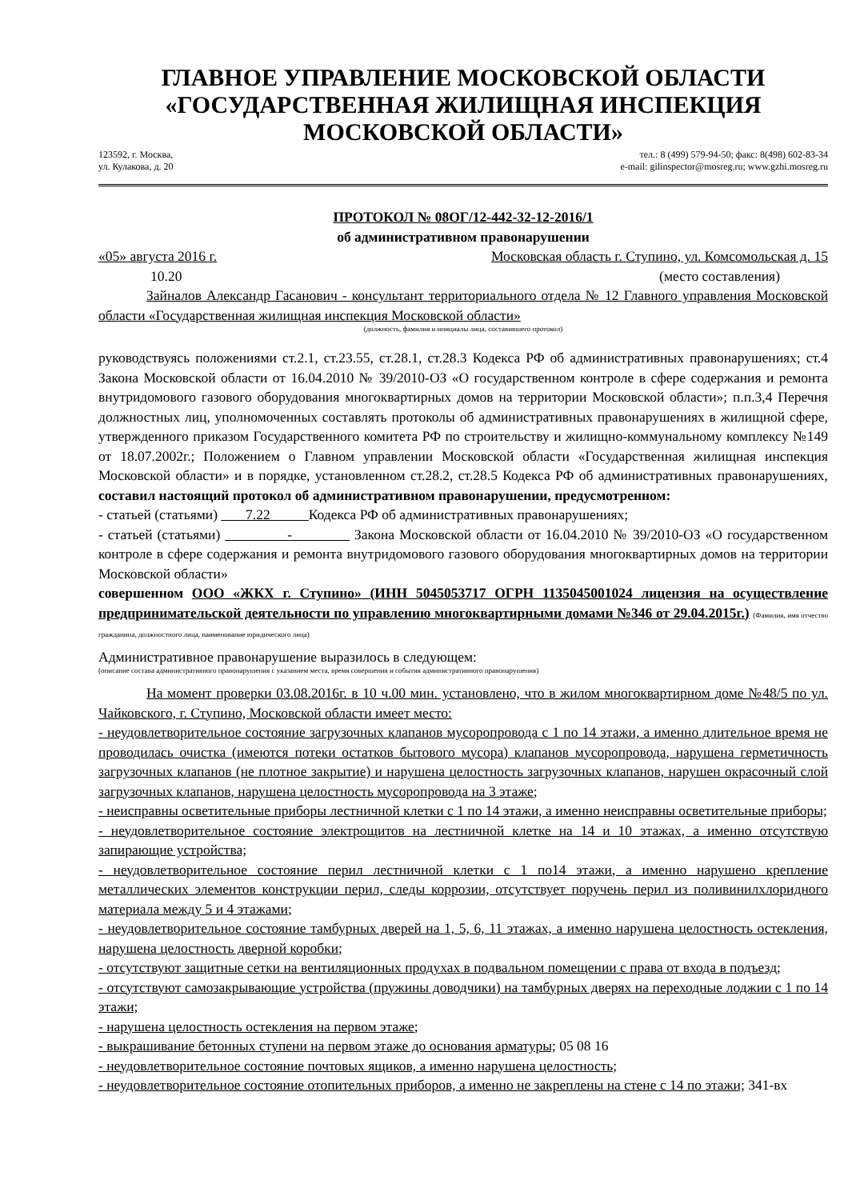ГЛАВНОЕ УПРАВЛЕНИЕ МОСКОВСКОЙ ОБЛАСТИ
«ГОСУДАРСТВЕННАЯ ЖИЛИЩНАЯ ИНСПЕКЦИЯ
МОСКОВСКОЙ ОБЛАСТИ»
123592, г. Москва,
ул. Кулакова, д. 20
тел.: 8 (499) 579-94-50; факс: 8(498) 602-83-34
e-mail: gilinspector@mosreg.ru; www.gzhi.mosreg.ru
ПРОТОКОЛ № 08ОГ/12-442-32-12-2016/1
об административном правонарушении
«05» августа 2016 г. Московская область г. Ступино, ул. Комсомольская д. 15
10.20 (место составления)
Зайналов Александр Гасанович - консультант территориального отдела № 12 Главного управления Московской области «Государственная жилищная инспекция Московской области»
(должность, фамилия и инициалы лица, составившего протокол)
руководствуясь положениями ст.2.1, ст.23.55, ст.28.1, ст.28.3 Кодекса РФ об административных правонарушениях; ст.4 Закона Московской области от 16.04.2010 № 39/2010-ОЗ «О государственном контроле в сфере содержания и ремонта внутридомового газового оборудования многоквартирных домов на территории Московской области»; п.п.3,4 Перечня должностных лиц, уполномоченных составлять протоколы об административных правонарушениях в жилищной сфере, утвержденного приказом Государственного комитета РФ по строительству и жилищно-коммунальному комплексу №149 от 18.07.2002г.; Положением о Главном управлении Московской области «Государственная жилищная инспекция Московской области» и в порядке, установленном ст.28.2, ст.28.5 Кодекса РФ об административных правонарушениях, составил настоящий протокол об административном правонарушении, предусмотренном:
- статьей (статьями) 7.22 Кодекса РФ об административных правонарушениях;
- статьей (статьями) - Закона Московской области от 16.04.2010 № 39/2010-ОЗ «О государственном контроле в сфере содержания и ремонта внутридомового газового оборудования многоквартирных домов на территории Московской области»
совершенном ООО «ЖКХ г. Ступино» (ИНН 5045053717 ОГРН 1135045001024 лицензия на осуществление предпринимательской деятельности по управлению многоквартирными домами №346 от 29.04.2015г.) (Фамилия, имя отчество гражданина, должностного лица, наименование юридического лица)
Административное правонарушение выразилось в следующем:
(описание состава административного правонарушения с указанием места, время совершения и события административного правонарушения)
На момент проверки 03.08.2016г. в 10 ч.00 мин. установлено, что в жилом многоквартирном доме №48/5 по ул. Чайковского, г. Ступино, Московской области имеет место:
- неудовлетворительное состояние загрузочных клапанов мусоропровода с 1 по 14 этажи, а именно длительное время не проводилась очистка (имеются потеки остатков бытового мусора) клапанов мусоропровода, нарушена герметичность загрузочных клапанов (не плотное закрытие) и нарушена целостность загрузочных клапанов, нарушен окрасочный слой загрузочных клапанов, нарушена целостность мусоропровода на 3 этаже;
- неисправны осветительные приборы лестничной клетки с 1 по 14 этажи, а именно неисправны осветительные приборы;
- неудовлетворительное состояние электрощитов на лестничной клетке на 14 и 10 этажах, а именно отсутствую запирающие устройства;
- неудовлетворительное состояние перил лестничной клетки с 1 по14 этажи, а именно нарушено крепление металлических элементов конструкции перил, следы коррозии, отсутствует поручень перил из поливинилхлоридного материала между 5 и 4 этажами;
- неудовлетворительное состояние тамбурных дверей на 1, 5, 6, 11 этажах, а именно нарушена целостность остекления, нарушена целостность дверной коробки;
- отсутствуют защитные сетки на вентиляционных продухах в подвальном помещении с права от входа в подъезд;
- отсутствуют самозакрывающие устройства (пружины доводчики) на тамбурных дверях на переходные лоджии с 1 по 14 этажи;
- нарушена целостность остекления на первом этаже;
- выкрашивание бетонных ступени на первом этаже до основания арматуры; 05 08 16
- неудовлетворительное состояние почтовых ящиков, а именно нарушена целостность;
- неудовлетворительное состояние отопительных приборов, а именно не закреплены на стене с 14 по этажи; 341-вх